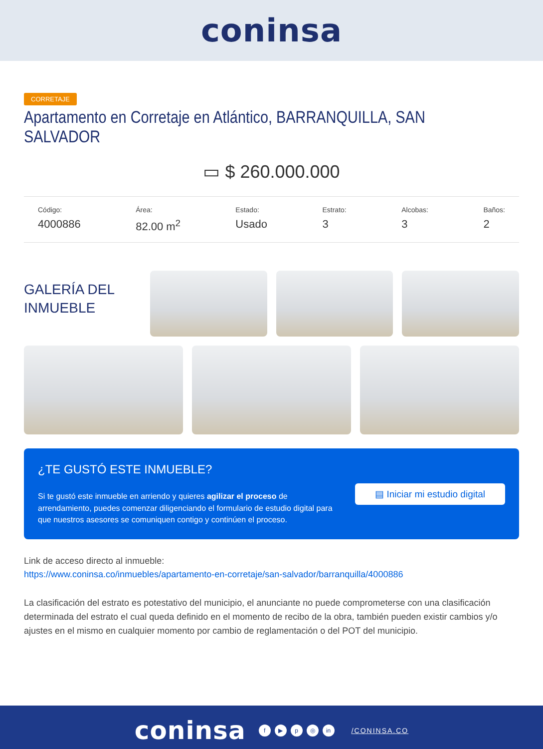coninsa
CORRETAJE
Apartamento en Corretaje en Atlántico, BARRANQUILLA, SAN SALVADOR
▭ $ 260.000.000
Código:
4000886
Área:
82.00 m<sup>2</sup>
Estado:
Usado
Estrato:
3
Alcobas:
3
Baños:
2
GALERÍA DEL INMUEBLE
¿TE GUSTÓ ESTE INMUEBLE?
Si te gustó este inmueble en arriendo y quieres agilizar el proceso de arrendamiento, puedes comenzar diligenciando el formulario de estudio digital para que nuestros asesores se comuniquen contigo y continúen el proceso.
▤ Iniciar mi estudio digital
Link de acceso directo al inmueble:
https://www.coninsa.co/inmuebles/apartamento-en-corretaje/san-salvador/barranquilla/4000886
La clasificación del estrato es potestativo del municipio, el anunciante no puede comprometerse con una clasificación determinada del estrato el cual queda definido en el momento de recibo de la obra, también pueden existir cambios y/o ajustes en el mismo en cualquier momento por cambio de reglamentación o del POT del municipio.
coninsa
f ▶ p ◎ in
/CONINSA.CO